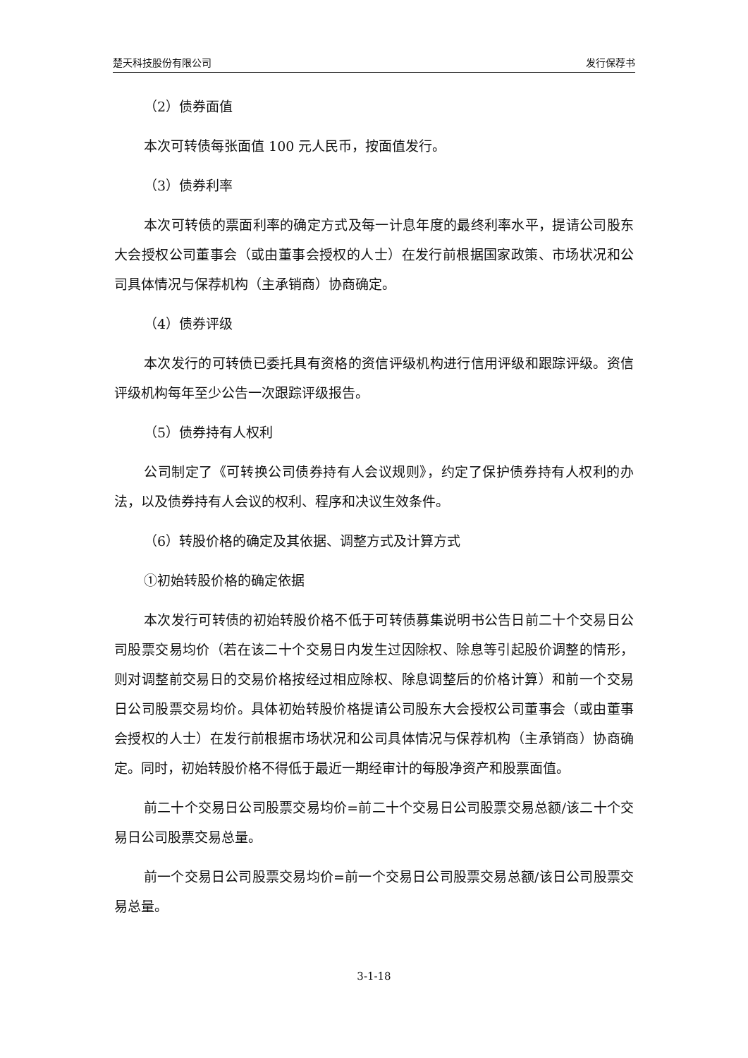楚天科技股份有限公司 发行保荐书
（2）债券面值
本次可转债每张面值 100 元人民币，按面值发行。
（3）债券利率
本次可转债的票面利率的确定方式及每一计息年度的最终利率水平，提请公司股东大会授权公司董事会（或由董事会授权的人士）在发行前根据国家政策、市场状况和公司具体情况与保荐机构（主承销商）协商确定。
（4）债券评级
本次发行的可转债已委托具有资格的资信评级机构进行信用评级和跟踪评级。资信评级机构每年至少公告一次跟踪评级报告。
（5）债券持有人权利
公司制定了《可转换公司债券持有人会议规则》，约定了保护债券持有人权利的办法，以及债券持有人会议的权利、程序和决议生效条件。
（6）转股价格的确定及其依据、调整方式及计算方式
①初始转股价格的确定依据
本次发行可转债的初始转股价格不低于可转债募集说明书公告日前二十个交易日公司股票交易均价（若在该二十个交易日内发生过因除权、除息等引起股价调整的情形，则对调整前交易日的交易价格按经过相应除权、除息调整后的价格计算）和前一个交易日公司股票交易均价。具体初始转股价格提请公司股东大会授权公司董事会（或由董事会授权的人士）在发行前根据市场状况和公司具体情况与保荐机构（主承销商）协商确定。同时，初始转股价格不得低于最近一期经审计的每股净资产和股票面值。
前二十个交易日公司股票交易均价=前二十个交易日公司股票交易总额/该二十个交易日公司股票交易总量。
前一个交易日公司股票交易均价=前一个交易日公司股票交易总额/该日公司股票交易总量。
3-1-18